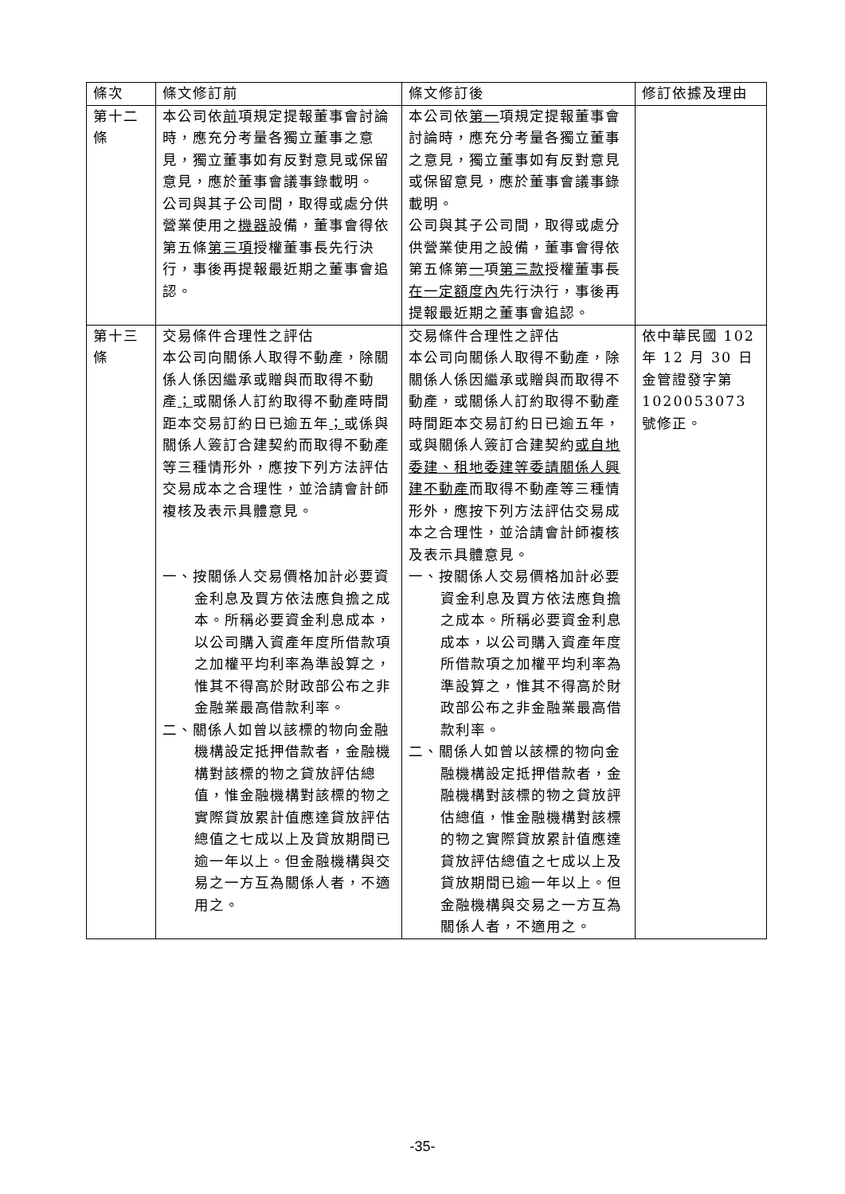| 條次 | 條文修訂前 | 條文修訂後 | 修訂依據及理由 |
| --- | --- | --- | --- |
| 第十二條 | 本公司依 前 項規定提報董事會討論時，應充分考量各獨立董事之意見，獨立董事如有反對意見或保留意見，應於董事會議事錄載明。 公司與其子公司間，取得或處分供營業使用之 機器 設備，董事會得依第五條 第三項 授權董事長先行決行，事後再提報最近期之董事會追認。 | 本公司依 第一 項規定提報董事會討論時，應充分考量各獨立董事之意見，獨立董事如有反對意見或保留意見，應於董事會議事錄載明。 公司與其子公司間，取得或處分供營業使用之設備，董事會得依第五條第 一 項 第三款 授權董事長 在一定額度內 先行決行，事後再提報最近期之董事會追認。 | |
| 第十三條 | 交易條件合理性之評估 本公司向關係人取得不動產，除關係人係因繼承或贈與而取得不動產 ； 或關係人訂約取得不動產時間距本交易訂約日已逾五年 ； 或係與關係人簽訂合建契約而取得不動產等三種情形外，應按下列方法評估交易成本之合理性，並洽請會計師複核及表示具體意見。 一、按關係人交易價格加計必要資金利息及買方依法應負擔之成本。所稱必要資金利息成本，以公司購入資產年度所借款項之加權平均利率為準設算之，惟其不得高於財政部公布之非金融業最高借款利率。 二、關係人如曾以該標的物向金融機構設定抵押借款者，金融機構對該標的物之貸放評估總值，惟金融機構對該標的物之實際貸放累計值應達貸放評估總值之七成以上及貸放期間已逾一年以上。但金融機構與交易之一方互為關係人者，不適用之。 | 交易條件合理性之評估 本公司向關係人取得不動產，除關係人係因繼承或贈與而取得不動產，或關係人訂約取得不動產時間距本交易訂約日已逾五年，或與關係人簽訂合建契約 或自地委建、租地委建等委請關係人興建不動產 而取得不動產等三種情形外，應按下列方法評估交易成本之合理性，並洽請會計師複核及表示具體意見。 一、按關係人交易價格加計必要資金利息及買方依法應負擔之成本。所稱必要資金利息成本，以公司購入資產年度所借款項之加權平均利率為準設算之，惟其不得高於財政部公布之非金融業最高借款利率。 二、關係人如曾以該標的物向金融機構設定抵押借款者，金融機構對該標的物之貸放評估總值，惟金融機構對該標的物之實際貸放累計值應達貸放評估總值之七成以上及貸放期間已逾一年以上。但金融機構與交易之一方互為關係人者，不適用之。 | 依中華民國 102 年 12 月 30 日金管證發字第 1020053073 號修正。 |
-35-